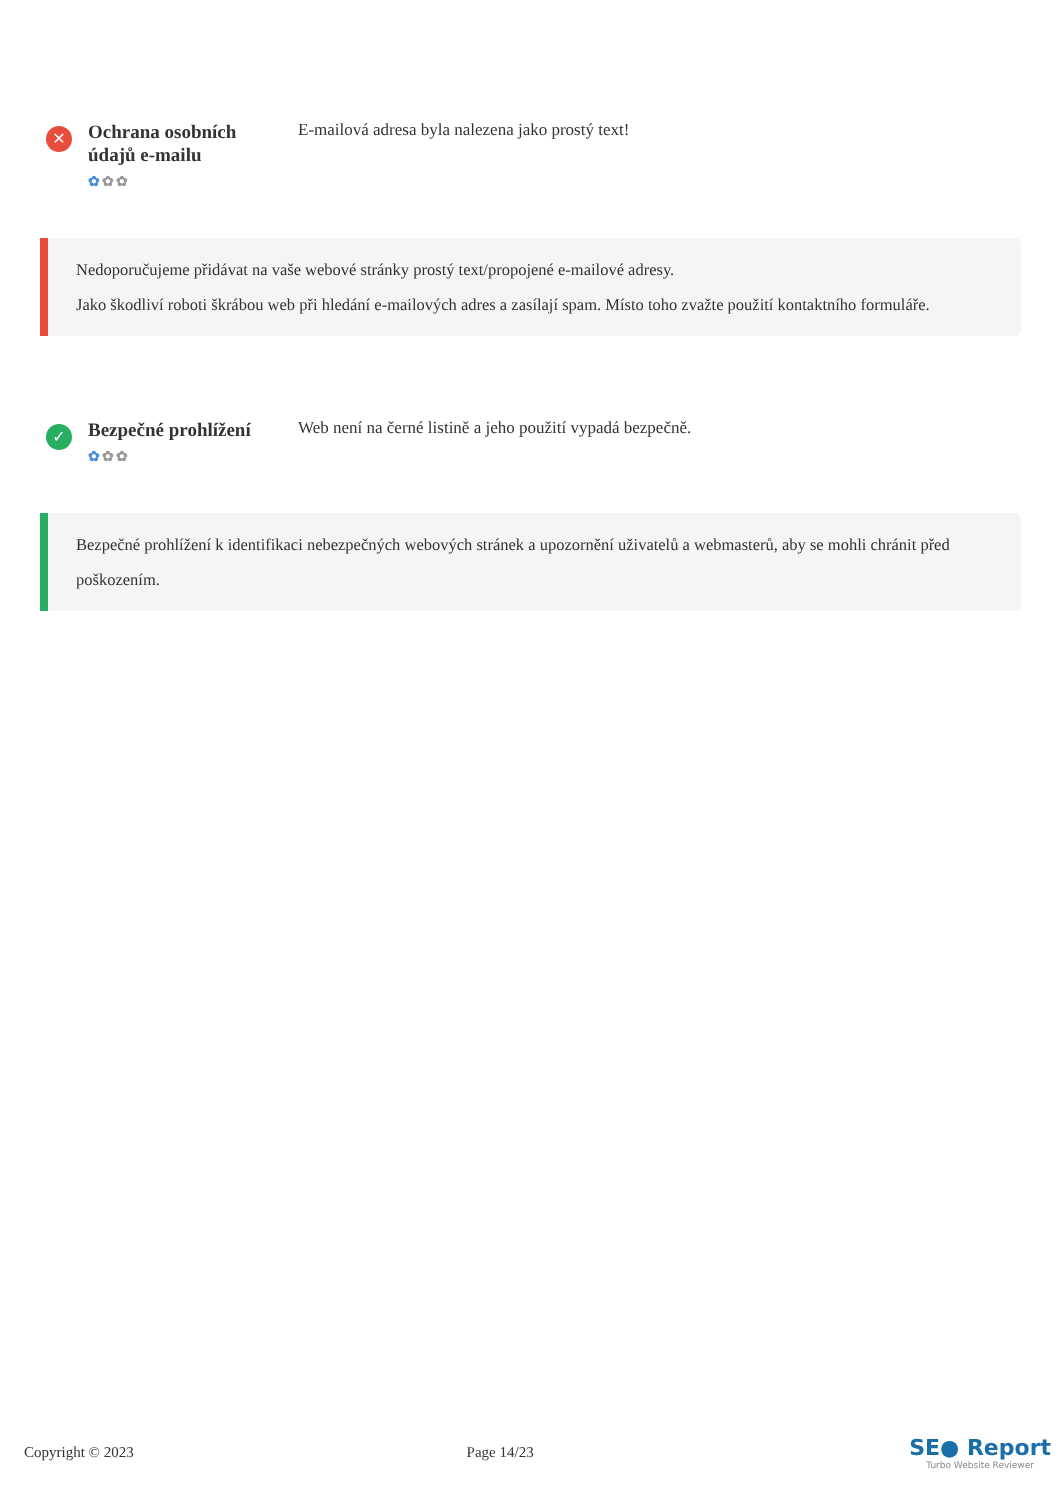✕
Ochrana osobních údajů e-mailu
✿✿✿
E-mailová adresa byla nalezena jako prostý text!
Nedoporučujeme přidávat na vaše webové stránky prostý text/propojené e-mailové adresy.
Jako škodliví roboti škrábou web při hledání e-mailových adres a zasílají spam. Místo toho zvažte použití kontaktního formuláře.
✓
Bezpečné prohlížení
✿✿✿
Web není na černé listině a jeho použití vypadá bezpečně.
Bezpečné prohlížení k identifikaci nebezpečných webových stránek a upozornění uživatelů a webmasterů, aby se mohli chránit před poškozením.
Copyright © 2023 Page 14/23
SE● Report
Turbo Website Reviewer